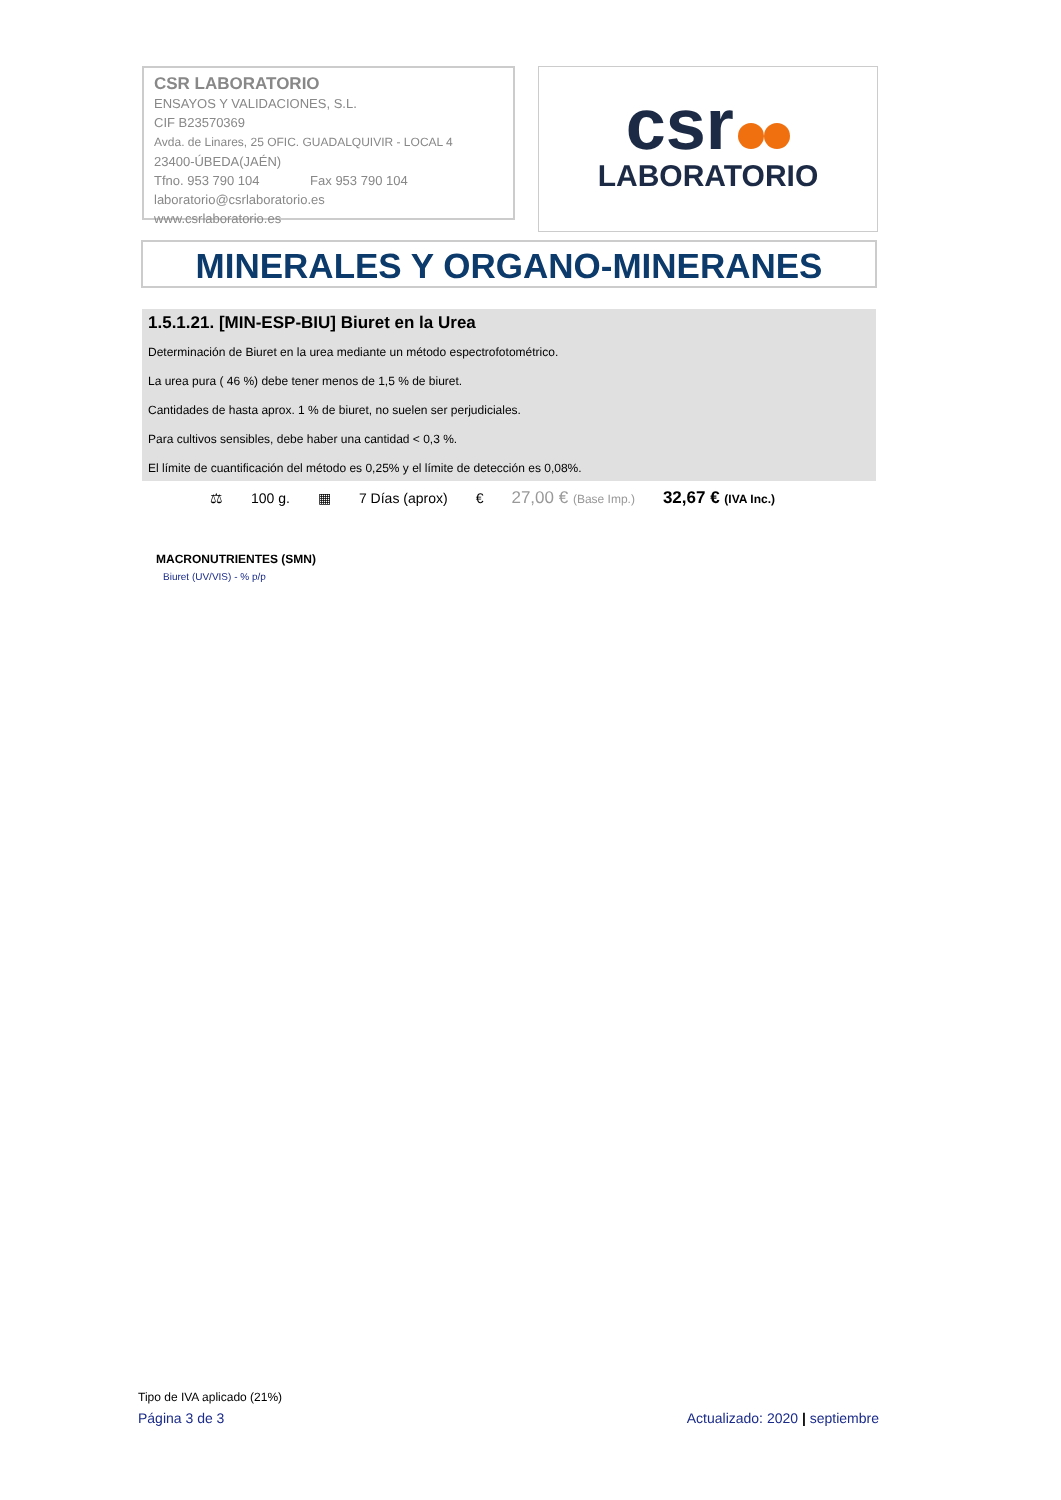CSR LABORATORIO
ENSAYOS Y VALIDACIONES, S.L.
CIF B23570369
Avda. de Linares, 25 OFIC. GUADALQUIVIR - LOCAL 4
23400-ÚBEDA(JAÉN)
Tfno. 953 790 104 Fax 953 790 104
laboratorio@csrlaboratorio.es
www.csrlaboratorio.es
csr
LABORATORIO
MINERALES Y ORGANO-MINERANES
1.5.1.21. [MIN-ESP-BIU] Biuret en la Urea
Determinación de Biuret en la urea mediante un método espectrofotométrico.
La urea pura ( 46 %) debe tener menos de 1,5 % de biuret.
Cantidades de hasta aprox. 1 % de biuret, no suelen ser perjudiciales.
Para cultivos sensibles, debe haber una cantidad < 0,3 %.
El límite de cuantificación del método es 0,25% y el límite de detección es 0,08%.
⚖ 100 g. ▦ 7 Días (aprox) € 27,00 € (Base Imp.) 32,67 € (IVA Inc.)
MACRONUTRIENTES (SMN)
Biuret (UV/VIS) - % p/p
Tipo de IVA aplicado (21%)
Página 3 de 3 Actualizado: 2020 | septiembre